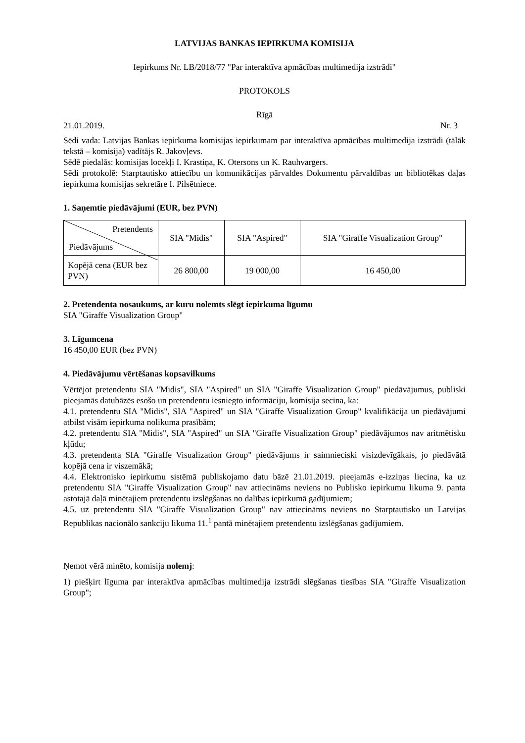LATVIJAS BANKAS IEPIRKUMA KOMISIJA
Iepirkums Nr. LB/2018/77 "Par interaktīva apmācības multimedija izstrādi"
PROTOKOLS
Rīgā
21.01.2019. Nr. 3
Sēdi vada: Latvijas Bankas iepirkuma komisijas iepirkumam par interaktīva apmācības multimedija izstrādi (tālāk tekstā – komisija) vadītājs R. Jakovļevs.
Sēdē piedalās: komisijas locekļi I. Krastiņa, K. Otersons un K. Rauhvargers.
Sēdi protokolē: Starptautisko attiecību un komunikācijas pārvaldes Dokumentu pārvaldības un bibliotēkas daļas iepirkuma komisijas sekretāre I. Pilsētniece.
1. Saņemtie piedāvājumi (EUR, bez PVN)
| Pretendents Piedāvājums | SIA "Midis" | SIA "Aspired" | SIA "Giraffe Visualization Group" |
| Kopējā cena (EUR bez PVN) | 26 800,00 | 19 000,00 | 16 450,00 |
2. Pretendenta nosaukums, ar kuru nolemts slēgt iepirkuma līgumu
SIA "Giraffe Visualization Group"
3. Līgumcena
16 450,00 EUR (bez PVN)
4. Piedāvājumu vērtēšanas kopsavilkums
Vērtējot pretendentu SIA "Midis", SIA "Aspired" un SIA "Giraffe Visualization Group" piedāvājumus, publiski pieejamās datubāzēs esošo un pretendentu iesniegto informāciju, komisija secina, ka:
4.1. pretendentu SIA "Midis", SIA "Aspired" un SIA "Giraffe Visualization Group" kvalifikācija un piedāvājumi atbilst visām iepirkuma nolikuma prasībām;
4.2. pretendentu SIA "Midis", SIA "Aspired" un SIA "Giraffe Visualization Group" piedāvājumos nav aritmētisku kļūdu;
4.3. pretendenta SIA "Giraffe Visualization Group" piedāvājums ir saimnieciski visizdevīgākais, jo piedāvātā kopējā cena ir viszemākā;
4.4. Elektronisko iepirkumu sistēmā publiskojamo datu bāzē 21.01.2019. pieejamās e-izziņas liecina, ka uz pretendentu SIA "Giraffe Visualization Group" nav attiecināms neviens no Publisko iepirkumu likuma 9. panta astotajā daļā minētajiem pretendentu izslēgšanas no dalības iepirkumā gadījumiem;
4.5. uz pretendentu SIA "Giraffe Visualization Group" nav attiecināms neviens no Starptautisko un Latvijas Republikas nacionālo sankciju likuma 11.<sup>1</sup> pantā minētajiem pretendentu izslēgšanas gadījumiem.
Ņemot vērā minēto, komisija nolemj:
1) piešķirt līguma par interaktīva apmācības multimedija izstrādi slēgšanas tiesības SIA "Giraffe Visualization Group";